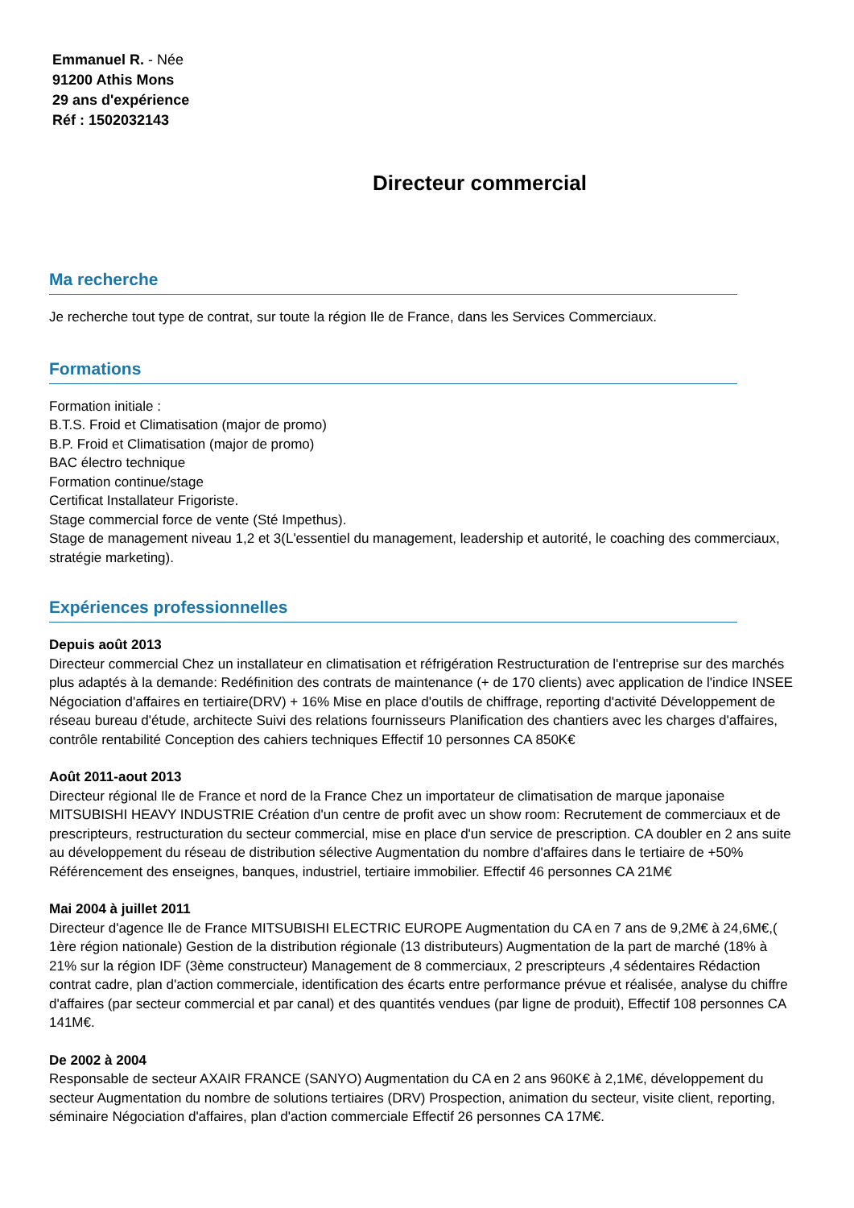Emmanuel R. - Née
91200 Athis Mons
29 ans d'expérience
Réf : 1502032143
Directeur commercial
Ma recherche
Je recherche tout type de contrat, sur toute la région Ile de France, dans les Services Commerciaux.
Formations
Formation initiale :
B.T.S. Froid et Climatisation (major de promo)
B.P. Froid et Climatisation (major de promo)
BAC électro technique
Formation continue/stage
Certificat Installateur Frigoriste.
Stage commercial force de vente (Sté Impethus).
Stage de management niveau 1,2 et 3(L'essentiel du management, leadership et autorité, le coaching des commerciaux, stratégie marketing).
Expériences professionnelles
Depuis août 2013
Directeur commercial Chez un installateur en climatisation et réfrigération Restructuration de l'entreprise sur des marchés plus adaptés à la demande: Redéfinition des contrats de maintenance (+ de 170 clients) avec application de l'indice INSEE Négociation d'affaires en tertiaire(DRV) + 16% Mise en place d'outils de chiffrage, reporting d'activité Développement de réseau bureau d'étude, architecte Suivi des relations fournisseurs Planification des chantiers avec les charges d'affaires, contrôle rentabilité Conception des cahiers techniques Effectif 10 personnes CA 850K€
Août 2011-aout 2013
Directeur régional Ile de France et nord de la France Chez un importateur de climatisation de marque japonaise MITSUBISHI HEAVY INDUSTRIE Création d'un centre de profit avec un show room: Recrutement de commerciaux et de prescripteurs, restructuration du secteur commercial, mise en place d'un service de prescription. CA doubler en 2 ans suite au développement du réseau de distribution sélective Augmentation du nombre d'affaires dans le tertiaire de +50% Référencement des enseignes, banques, industriel, tertiaire immobilier. Effectif 46 personnes CA 21M€
Mai 2004 à juillet 2011
Directeur d'agence Ile de France MITSUBISHI ELECTRIC EUROPE Augmentation du CA en 7 ans de 9,2M€ à 24,6M€,( 1ère région nationale) Gestion de la distribution régionale (13 distributeurs) Augmentation de la part de marché (18% à 21% sur la région IDF (3ème constructeur) Management de 8 commerciaux, 2 prescripteurs ,4 sédentaires Rédaction contrat cadre, plan d'action commerciale, identification des écarts entre performance prévue et réalisée, analyse du chiffre d'affaires (par secteur commercial et par canal) et des quantités vendues (par ligne de produit), Effectif 108 personnes CA 141M€.
De 2002 à 2004
Responsable de secteur AXAIR FRANCE (SANYO) Augmentation du CA en 2 ans 960K€ à 2,1M€, développement du secteur Augmentation du nombre de solutions tertiaires (DRV) Prospection, animation du secteur, visite client, reporting, séminaire Négociation d'affaires, plan d'action commerciale Effectif 26 personnes CA 17M€.